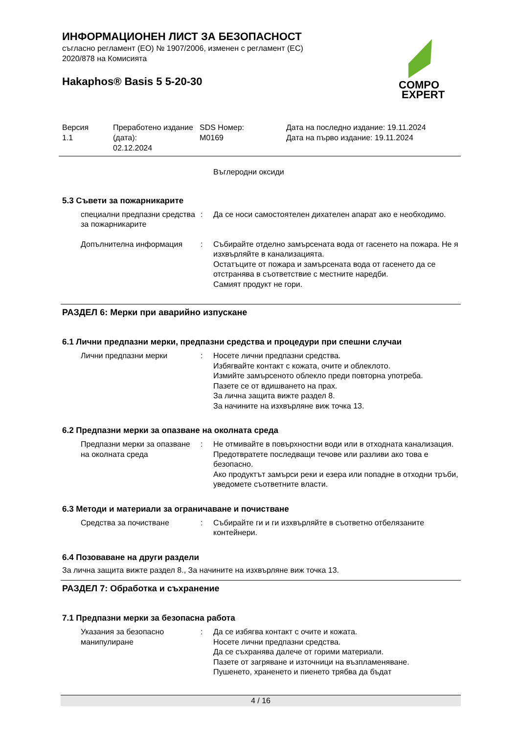COMPO
EXPERT
ИНФОРМАЦИОНЕН ЛИСТ ЗА БЕЗОПАСНОСТ
съгласно регламент (ЕО) № 1907/2006, изменен с регламент (ЕС)
2020/878 на Комисията
Hakaphos® Basis 5 5-20-30
Версия
1.1
Преработено издание (дата):
02.12.2024
SDS Номер:
M0169
Дата на последно издание: 19.11.2024
Дата на първо издание: 19.11.2024
Въглеродни оксиди
5.3 Съвети за пожарникарите
специални предпазни средства за пожарникарите
: Да се носи самостоятелен дихателен апарат ако е необходимо.
Допълнителна информация : Събирайте отделно замърсената вода от гасенето на пожара. Не я изхвърляйте в канализацията.
Остатъците от пожара и замърсената вода от гасенето да се отстранява в съответствие с местните наредби.
Самият продукт не гори.
РАЗДЕЛ 6: Мерки при аварийно изпускане
6.1 Лични предпазни мерки, предпазни средства и процедури при спешни случаи
Лични предпазни мерки : Носете лични предпазни средства.
Избягвайте контакт с кожата, очите и облеклото.
Измийте замърсеното облекло преди повторна употреба.
Пазете се от вдишването на прах.
За лична защита вижте раздел 8.
За начините на изхвърляне виж точка 13.
6.2 Предпазни мерки за опазване на околната среда
Предпазни мерки за опазване на околната среда
: Не отмивайте в повърхностни води или в отходната канализация.
Предотвратете последващи течове или разливи ако това е безопасно.
Ако продуктът замърси реки и езера или попадне в отходни тръби, уведомете съответните власти.
6.3 Методи и материали за ограничаване и почистване
Средства за почистване : Събирайте ги и ги изхвърляйте в съответно отбелязаните контейнери.
6.4 Позоваване на други раздели
За лична защита вижте раздел 8., За начините на изхвърляне виж точка 13.
РАЗДЕЛ 7: Обработка и съхранение
7.1 Предпазни мерки за безопасна работа
Указания за безопасно манипулиране
: Да се избягва контакт с очите и кожата.
Носете лични предпазни средства.
Да се съхранява далече от горими материали.
Пазете от загряване и източници на възпламеняване.
Пушенето, храненето и пиенето трябва да бъдат
4 / 16